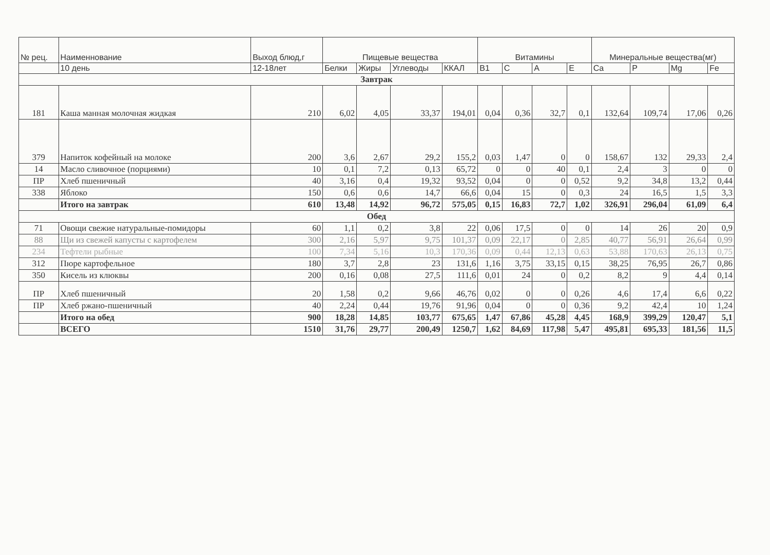| № рец. | Наименнование | Выход блюд,г | Пищевые вещества | | | | Витамины | | | | Минеральные вещества(мг) | | | |
| --- | --- | --- | --- | --- | --- | --- | --- | --- | --- | --- | --- | --- | --- | --- |
| | 10 день | 12-18лет | Белки | Жиры | Углеводы | ККАЛ | B1 | C | A | E | Ca | P | Mg | Fe |
| Завтрак | | | | | | | | | | | | | | |
| 181 | Каша манная молочная жидкая | 210 | 6,02 | 4,05 | 33,37 | 194,01 | 0,04 | 0,36 | 32,7 | 0,1 | 132,64 | 109,74 | 17,06 | 0,26 |
| 379 | Напиток кофейный на молоке | 200 | 3,6 | 2,67 | 29,2 | 155,2 | 0,03 | 1,47 | 0 | 0 | 158,67 | 132 | 29,33 | 2,4 |
| 14 | Масло сливочное (порциями) | 10 | 0,1 | 7,2 | 0,13 | 65,72 | 0 | 0 | 40 | 0,1 | 2,4 | 3 | 0 | 0 |
| ПР | Хлеб пшеничный | 40 | 3,16 | 0,4 | 19,32 | 93,52 | 0,04 | 0 | 0 | 0,52 | 9,2 | 34,8 | 13,2 | 0,44 |
| 338 | Яблоко | 150 | 0,6 | 0,6 | 14,7 | 66,6 | 0,04 | 15 | 0 | 0,3 | 24 | 16,5 | 1,5 | 3,3 |
| | Итого на завтрак | 610 | 13,48 | 14,92 | 96,72 | 575,05 | 0,15 | 16,83 | 72,7 | 1,02 | 326,91 | 296,04 | 61,09 | 6,4 |
| Обед | | | | | | | | | | | | | | |
| 71 | Овощи свежие натуральные-помидоры | 60 | 1,1 | 0,2 | 3,8 | 22 | 0,06 | 17,5 | 0 | 0 | 14 | 26 | 20 | 0,9 |
| 88 | Щи из свежей капусты с картофелем | 300 | 2,16 | 5,97 | 9,75 | 101,37 | 0,09 | 22,17 | 0 | 2,85 | 40,77 | 56,91 | 26,64 | 0,99 |
| 234 | Тефтели рыбные | 100 | 7,34 | 5,16 | 10,3 | 170,36 | 0,09 | 0,44 | 12,13 | 0,63 | 53,88 | 170,63 | 26,13 | 0,75 |
| 312 | Пюре картофельное | 180 | 3,7 | 2,8 | 23 | 131,6 | 1,16 | 3,75 | 33,15 | 0,15 | 38,25 | 76,95 | 26,7 | 0,86 |
| 350 | Кисель из клюквы | 200 | 0,16 | 0,08 | 27,5 | 111,6 | 0,01 | 24 | 0 | 0,2 | 8,2 | 9 | 4,4 | 0,14 |
| ПР | Хлеб пшеничный | 20 | 1,58 | 0,2 | 9,66 | 46,76 | 0,02 | 0 | 0 | 0,26 | 4,6 | 17,4 | 6,6 | 0,22 |
| ПР | Хлеб ржано-пшеничный | 40 | 2,24 | 0,44 | 19,76 | 91,96 | 0,04 | 0 | 0 | 0,36 | 9,2 | 42,4 | 10 | 1,24 |
| | Итого на обед | 900 | 18,28 | 14,85 | 103,77 | 675,65 | 1,47 | 67,86 | 45,28 | 4,45 | 168,9 | 399,29 | 120,47 | 5,1 |
| | ВСЕГО | 1510 | 31,76 | 29,77 | 200,49 | 1250,7 | 1,62 | 84,69 | 117,98 | 5,47 | 495,81 | 695,33 | 181,56 | 11,5 |